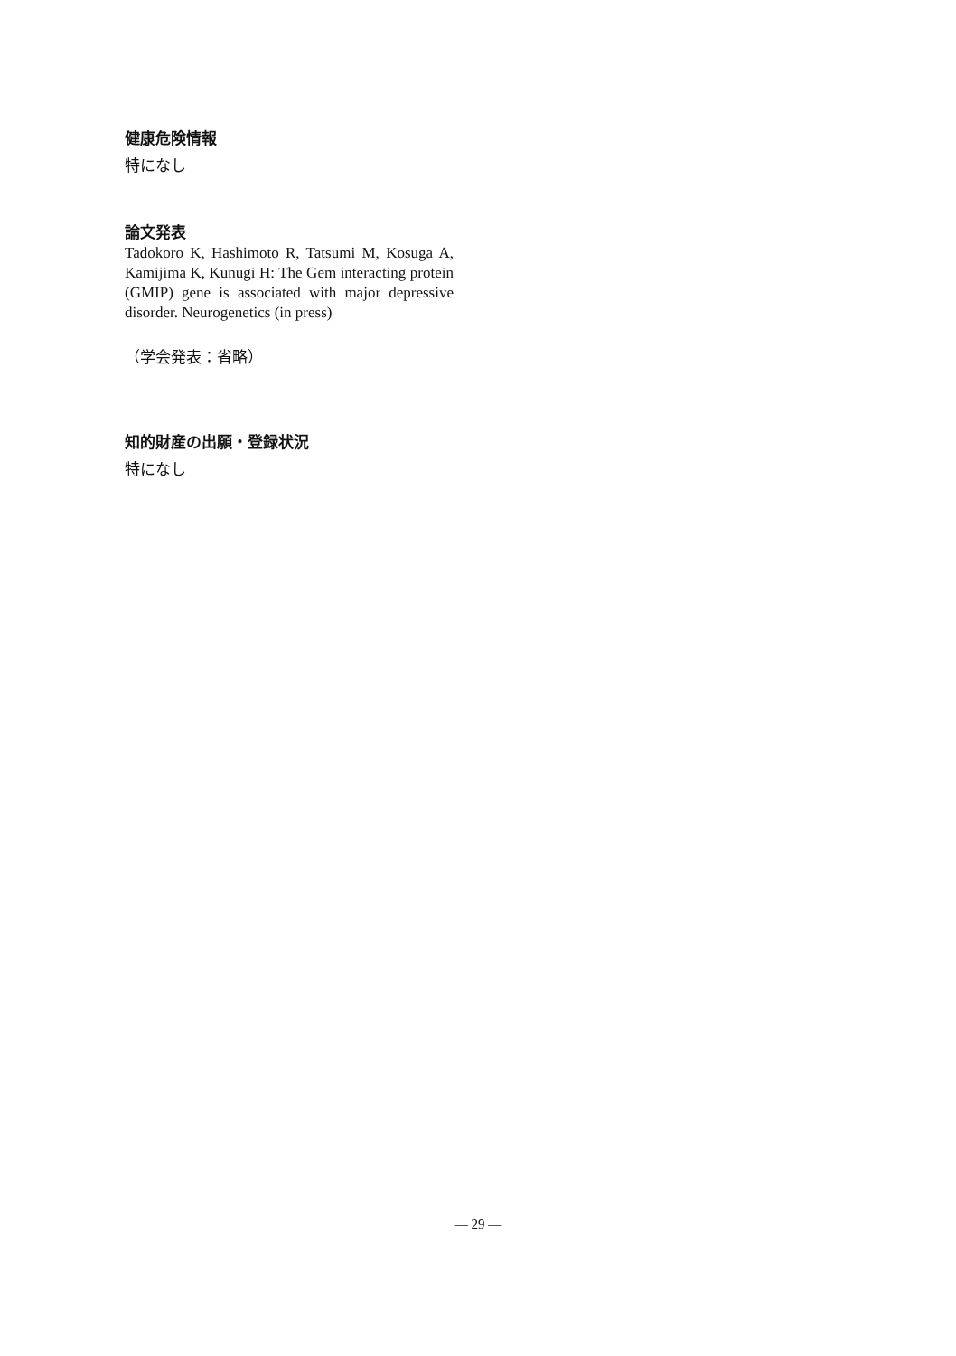健康危険情報
特になし
論文発表
Tadokoro K, Hashimoto R, Tatsumi M, Kosuga A, Kamijima K, Kunugi H: The Gem interacting protein (GMIP) gene is associated with major depressive disorder. Neurogenetics (in press)
（学会発表：省略）
知的財産の出願・登録状況
特になし
— 29 —